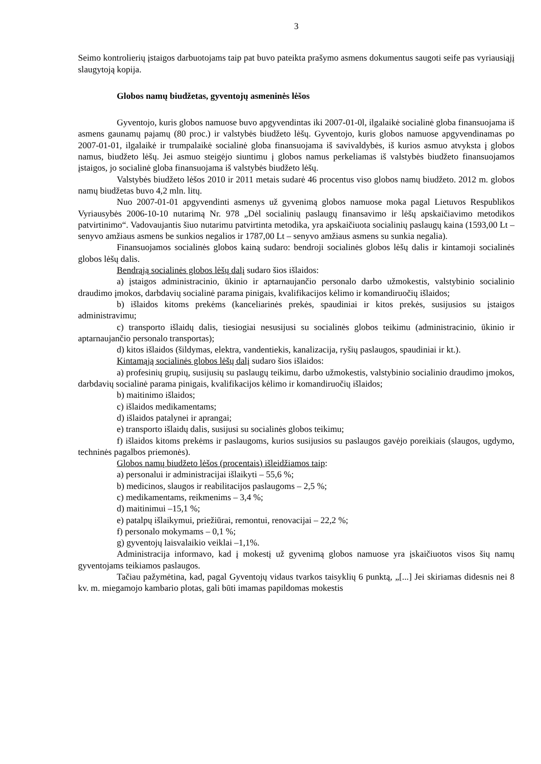3
Seimo kontrolierių įstaigos darbuotojams taip pat buvo pateikta prašymo asmens dokumentus saugoti seife pas vyriausiąjį slaugytoją kopija.
Globos namų biudžetas, gyventojų asmeninės lėšos
Gyventojo, kuris globos namuose buvo apgyvendintas iki 2007-01-0l, ilgalaikė socialinė globa finansuojama iš asmens gaunamų pajamų (80 proc.) ir valstybės biudžeto lėšų. Gyventojo, kuris globos namuose apgyvendinamas po 2007-01-01, ilgalaikė ir trumpalaikė socialinė globa finansuojama iš savivaldybės, iš kurios asmuo atvyksta į globos namus, biudžeto lėšų. Jei asmuo steigėjo siuntimu į globos namus perkeliamas iš valstybės biudžeto finansuojamos įstaigos, jo socialinė globa finansuojama iš valstybės biudžeto lėšų.
Valstybės biudžeto lėšos 2010 ir 2011 metais sudarė 46 procentus viso globos namų biudžeto. 2012 m. globos namų biudžetas buvo 4,2 mln. litų.
Nuo 2007-01-01 apgyvendinti asmenys už gyvenimą globos namuose moka pagal Lietuvos Respublikos Vyriausybės 2006-10-10 nutarimą Nr. 978 „Dėl socialinių paslaugų finansavimo ir lėšų apskaičiavimo metodikos patvirtinimo“. Vadovaujantis šiuo nutarimu patvirtinta metodika, yra apskaičiuota socialinių paslaugų kaina (1593,00 Lt – senyvo amžiaus asmens be sunkios negalios ir 1787,00 Lt – senyvo amžiaus asmens su sunkia negalia).
Finansuojamos socialinės globos kainą sudaro: bendroji socialinės globos lėšų dalis ir kintamoji socialinės globos lėšų dalis.
Bendrąją socialinės globos lėšų dalį sudaro šios išlaidos:
a) įstaigos administracinio, ūkinio ir aptarnaujančio personalo darbo užmokestis, valstybinio socialinio draudimo įmokos, darbdavių socialinė parama pinigais, kvalifikacijos kėlimo ir komandiruočių išlaidos;
b) išlaidos kitoms prekėms (kanceliarinės prekės, spaudiniai ir kitos prekės, susijusios su įstaigos administravimu;
c) transporto išlaidų dalis, tiesiogiai nesusijusi su socialinės globos teikimu (administracinio, ūkinio ir aptarnaujančio personalo transportas);
d) kitos išlaidos (šildymas, elektra, vandentiekis, kanalizacija, ryšių paslaugos, spaudiniai ir kt.).
Kintamąją socialinės globos lėšų dalį sudaro šios išlaidos:
a) profesinių grupių, susijusių su paslaugų teikimu, darbo užmokestis, valstybinio socialinio draudimo įmokos, darbdavių socialinė parama pinigais, kvalifikacijos kėlimo ir komandiruočių išlaidos;
b) maitinimo išlaidos;
c) išlaidos medikamentams;
d) išlaidos patalynei ir aprangai;
e) transporto išlaidų dalis, susijusi su socialinės globos teikimu;
f) išlaidos kitoms prekėms ir paslaugoms, kurios susijusios su paslaugos gavėjo poreikiais (slaugos, ugdymo, techninės pagalbos priemonės).
Globos namų biudžeto lėšos (procentais) išleidžiamos taip:
a) personalui ir administracijai išlaikyti – 55,6 %;
b) medicinos, slaugos ir reabilitacijos paslaugoms – 2,5 %;
c) medikamentams, reikmenims – 3,4 %;
d) maitinimui –15,1 %;
e) patalpų išlaikymui, priežiūrai, remontui, renovacijai – 22,2 %;
f) personalo mokymams – 0,1 %;
g) gyventojų laisvalaikio veiklai –1,1%.
Administracija informavo, kad į mokestį už gyvenimą globos namuose yra įskaičiuotos visos šių namų gyventojams teikiamos paslaugos.
Tačiau pažymėtina, kad, pagal Gyventojų vidaus tvarkos taisyklių 6 punktą, „[...] Jei skiriamas didesnis nei 8 kv. m. miegamojo kambario plotas, gali būti imamas papildomas mokestis